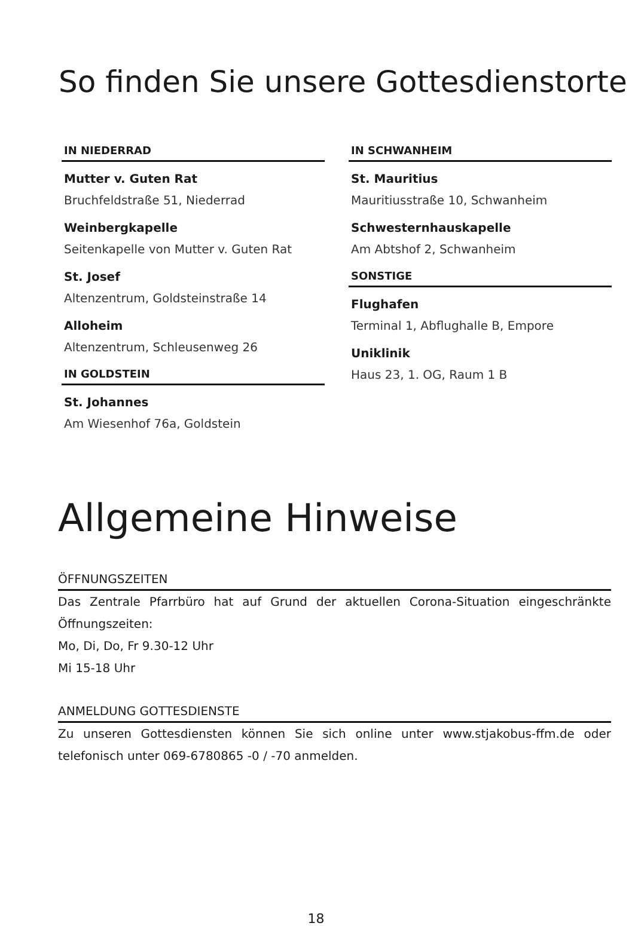So finden Sie unsere Gottesdienstorte
IN NIEDERRAD
Mutter v. Guten Rat
Bruchfeldstraße 51, Niederrad
Weinbergkapelle
Seitenkapelle von Mutter v. Guten Rat
St. Josef
Altenzentrum, Goldsteinstraße 14
Alloheim
Altenzentrum, Schleusenweg 26
IN GOLDSTEIN
St. Johannes
Am Wiesenhof 76a, Goldstein
IN SCHWANHEIM
St. Mauritius
Mauritiusstraße 10, Schwanheim
Schwesternhauskapelle
Am Abtshof 2, Schwanheim
SONSTIGE
Flughafen
Terminal 1, Abflughalle B, Empore
Uniklinik
Haus 23, 1. OG, Raum 1 B
Allgemeine Hinweise
ÖFFNUNGSZEITEN
Das Zentrale Pfarrbüro hat auf Grund der aktuellen Corona-Situation eingeschränkte Öffnungszeiten:
Mo, Di, Do, Fr 9.30-12 Uhr
Mi 15-18 Uhr
ANMELDUNG GOTTESDIENSTE
Zu unseren Gottesdiensten können Sie sich online unter www.stjakobus-ffm.de oder telefonisch unter 069-6780865 -0 / -70 anmelden.
18